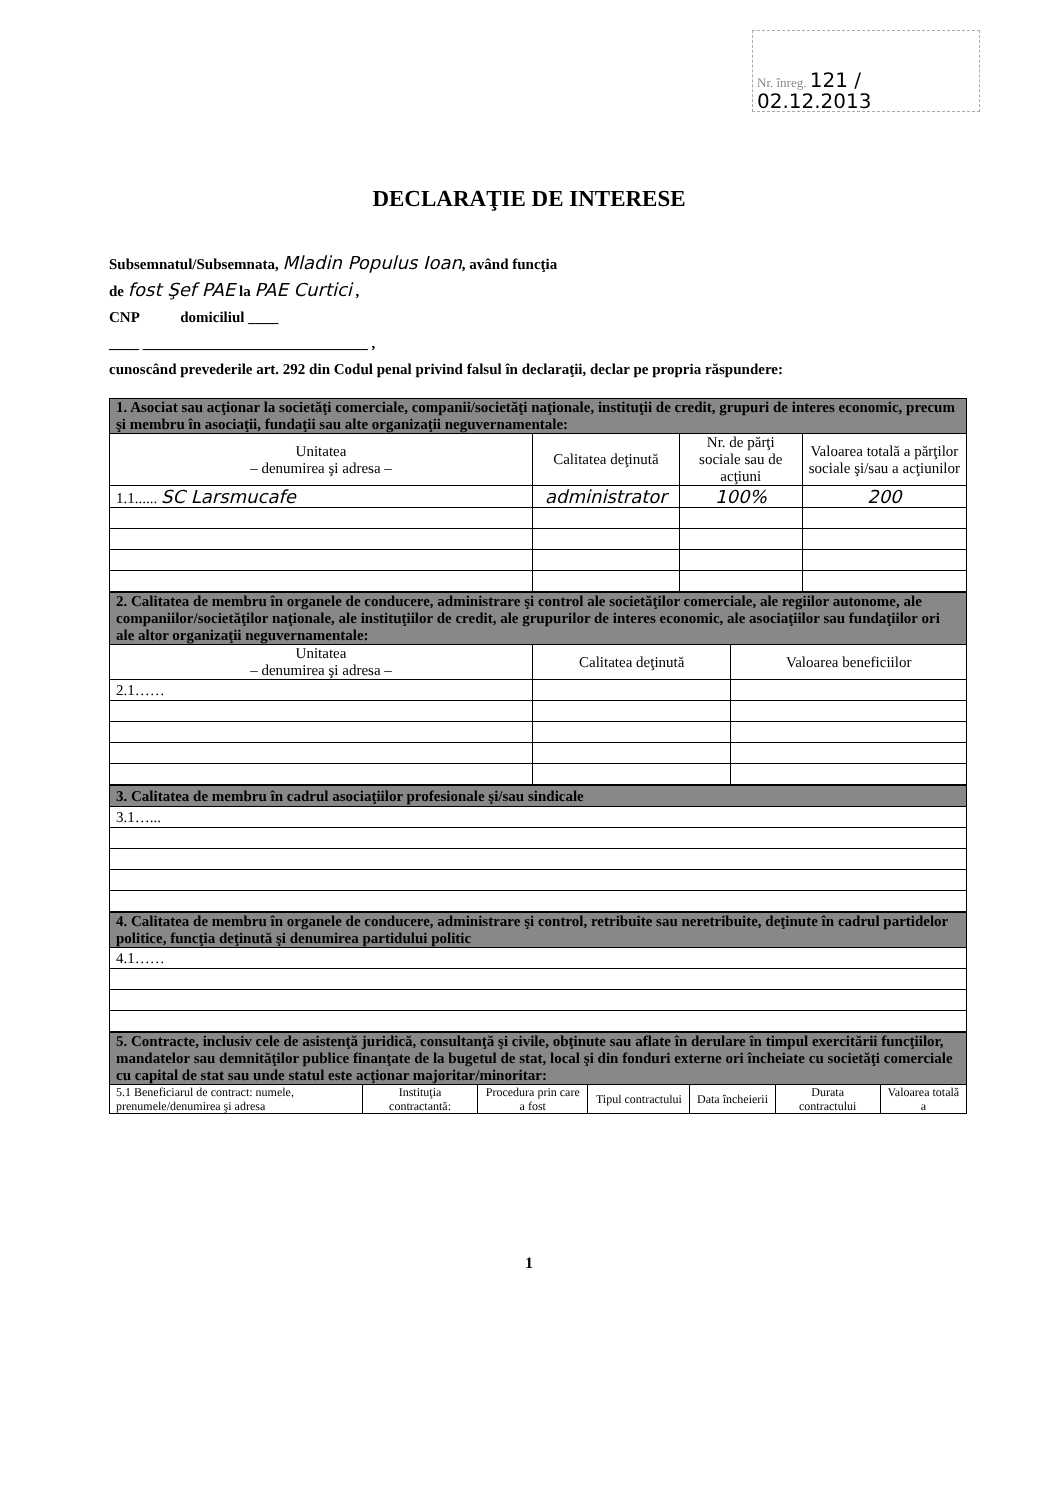Nr. înreg. 121 / 02.12.2013
DECLARAŢIE DE INTERESE
Subsemnatul/Subsemnata, Mladin Populus Ioan, având funcţia
de fost Şef PAE la PAE Curtici ,
CNP domiciliul ____
____ ______________________________ ,
cunoscând prevederile art. 292 din Codul penal privind falsul în declaraţii, declar pe propria răspundere:
| 1. Asociat sau acţionar la societăţi comerciale, companii/societăţi naţionale, instituţii de credit, grupuri de interes economic, precum şi membru în asociaţii, fundaţii sau alte organizaţii neguvernamentale: | | | |
| Unitatea – denumirea şi adresa – | Calitatea deţinută | Nr. de părţi sociale sau de acţiuni | Valoarea totală a părţilor sociale şi/sau a acţiunilor |
| 1.1...... SC Larsmucafe | administrator | 100% | 200 |
| 2. Calitatea de membru în organele de conducere, administrare şi control ale societăţilor comerciale, ale regiilor autonome, ale companiilor/societăţilor naţionale, ale instituţiilor de credit, ale grupurilor de interes economic, ale asociaţiilor sau fundaţiilor ori ale altor organizaţii neguvernamentale: | | |
| Unitatea – denumirea şi adresa – | Calitatea deţinută | Valoarea beneficiilor |
| 2.1…… | | |
| 3. Calitatea de membru în cadrul asociaţiilor profesionale şi/sau sindicale |
| 3.1…... |
| 4. Calitatea de membru în organele de conducere, administrare şi control, retribuite sau neretribuite, deţinute în cadrul partidelor politice, funcţia deţinută şi denumirea partidului politic |
| 4.1…… |
| 5. Contracte, inclusiv cele de asistenţă juridică, consultanţă şi civile, obţinute sau aflate în derulare în timpul exercitării funcţiilor, mandatelor sau demnităţilor publice finanţate de la bugetul de stat, local şi din fonduri externe ori încheiate cu societăţi comerciale cu capital de stat sau unde statul este acţionar majoritar/minoritar: | | | | | | |
| 5.1 Beneficiarul de contract: numele, prenumele/denumirea şi adresa | Instituţia contractantă: | Procedura prin care a fost | Tipul contractului | Data încheierii | Durata contractului | Valoarea totală a |
1